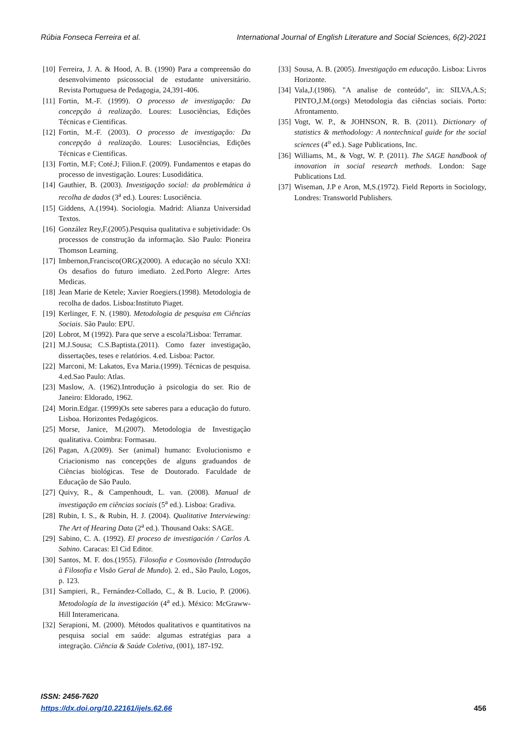Rúbia Fonseca Ferreira et al. International Journal of English Literature and Social Sciences, 6(2)-2021
[10] Ferreira, J. A. & Hood, A. B. (1990) Para a compreensão do desenvolvimento psicossocial de estudante universitário. Revista Portuguesa de Pedagogia, 24,391-406.
[11] Fortin, M.-F. (1999). O processo de investigação: Da concepção à realização. Loures: Lusociências, Edições Técnicas e Cientificas.
[12] Fortin, M.-F. (2003). O processo de investigação: Da concepção à realização. Loures: Lusociências, Edições Técnicas e Cientificas.
[13] Fortin, M.F; Coté.J; Filion.F. (2009). Fundamentos e etapas do processo de investigação. Loures: Lusodidática.
[14] Gauthier, B. (2003). Investigação social: da problemática à recolha de dados (3<sup>a</sup> ed.). Loures: Lusociência.
[15] Giddens, A.(1994). Sociologia. Madrid: Alianza Universidad Textos.
[16] González Rey,F.(2005).Pesquisa qualitativa e subjetividade: Os processos de construção da informação. São Paulo: Pioneira Thomson Learning.
[17] Imbernon,Francisco(ORG)(2000). A educação no século XXI: Os desafios do futuro imediato. 2.ed.Porto Alegre: Artes Medicas.
[18] Jean Marie de Ketele; Xavier Roegiers.(1998). Metodologia de recolha de dados. Lisboa:Instituto Piaget.
[19] Kerlinger, F. N. (1980). Metodologia de pesquisa em Ciências Sociais. São Paulo: EPU.
[20] Lobrot, M (1992). Para que serve a escola?Lisboa: Terramar.
[21] M.J.Sousa; C.S.Baptista.(2011). Como fazer investigação, dissertações, teses e relatórios. 4.ed. Lisboa: Pactor.
[22] Marconi, M: Lakatos, Eva Maria.(1999). Técnicas de pesquisa. 4.ed.Sao Paulo: Atlas.
[23] Maslow, A. (1962).Introdução à psicologia do ser. Rio de Janeiro: Eldorado, 1962.
[24] Morin.Edgar. (1999)Os sete saberes para a educação do futuro. Lisboa. Horizontes Pedagógicos.
[25] Morse, Janice, M.(2007). Metodologia de Investigação qualitativa. Coimbra: Formasau.
[26] Pagan, A.(2009). Ser (animal) humano: Evolucionismo e Criacionismo nas concepções de alguns graduandos de Ciências biológicas. Tese de Doutorado. Faculdade de Educação de São Paulo.
[27] Quivy, R., & Campenhoudt, L. van. (2008). Manual de investigação em ciências sociais (5<sup>a</sup> ed.). Lisboa: Gradiva.
[28] Rubin, I. S., & Rubin, H. J. (2004). Qualitative Interviewing: The Art of Hearing Data (2<sup>a</sup> ed.). Thousand Oaks: SAGE.
[29] Sabino, C. A. (1992). El proceso de investigación / Carlos A. Sabino. Caracas: El Cid Editor.
[30] Santos, M. F. dos.(1955). Filosofia e Cosmovisão (Introdução à Filosofia e Visão Geral de Mundo). 2. ed., São Paulo, Logos, p. 123.
[31] Sampieri, R., Fernández-Collado, C., & B. Lucio, P. (2006). Metodología de la investigación (4<sup>a</sup> ed.). México: McGraww-Hill Interamericana.
[32] Serapioni, M. (2000). Métodos qualitativos e quantitativos na pesquisa social em saúde: algumas estratégias para a integração. Ciência & Saúde Coletiva, (001), 187-192.
[33] Sousa, A. B. (2005). Investigação em educação. Lisboa: Livros Horizonte.
[34] Vala,J.(1986). "A analise de conteúdo", in: SILVA,A.S; PINTO,J.M.(orgs) Metodologia das ciências sociais. Porto: Afrontamento.
[35] Vogt, W. P., & JOHNSON, R. B. (2011). Dictionary of statistics & methodology: A nontechnical guide for the social sciences (4<sup>o</sup> ed.). Sage Publications, Inc.
[36] Williams, M., & Vogt, W. P. (2011). The SAGE handbook of innovation in social research methods. London: Sage Publications Ltd.
[37] Wiseman, J.P e Aron, M,S.(1972). Field Reports in Sociology, Londres: Transworld Publishers.
ISSN: 2456-7620
https://dx.doi.org/10.22161/ijels.62.66
456